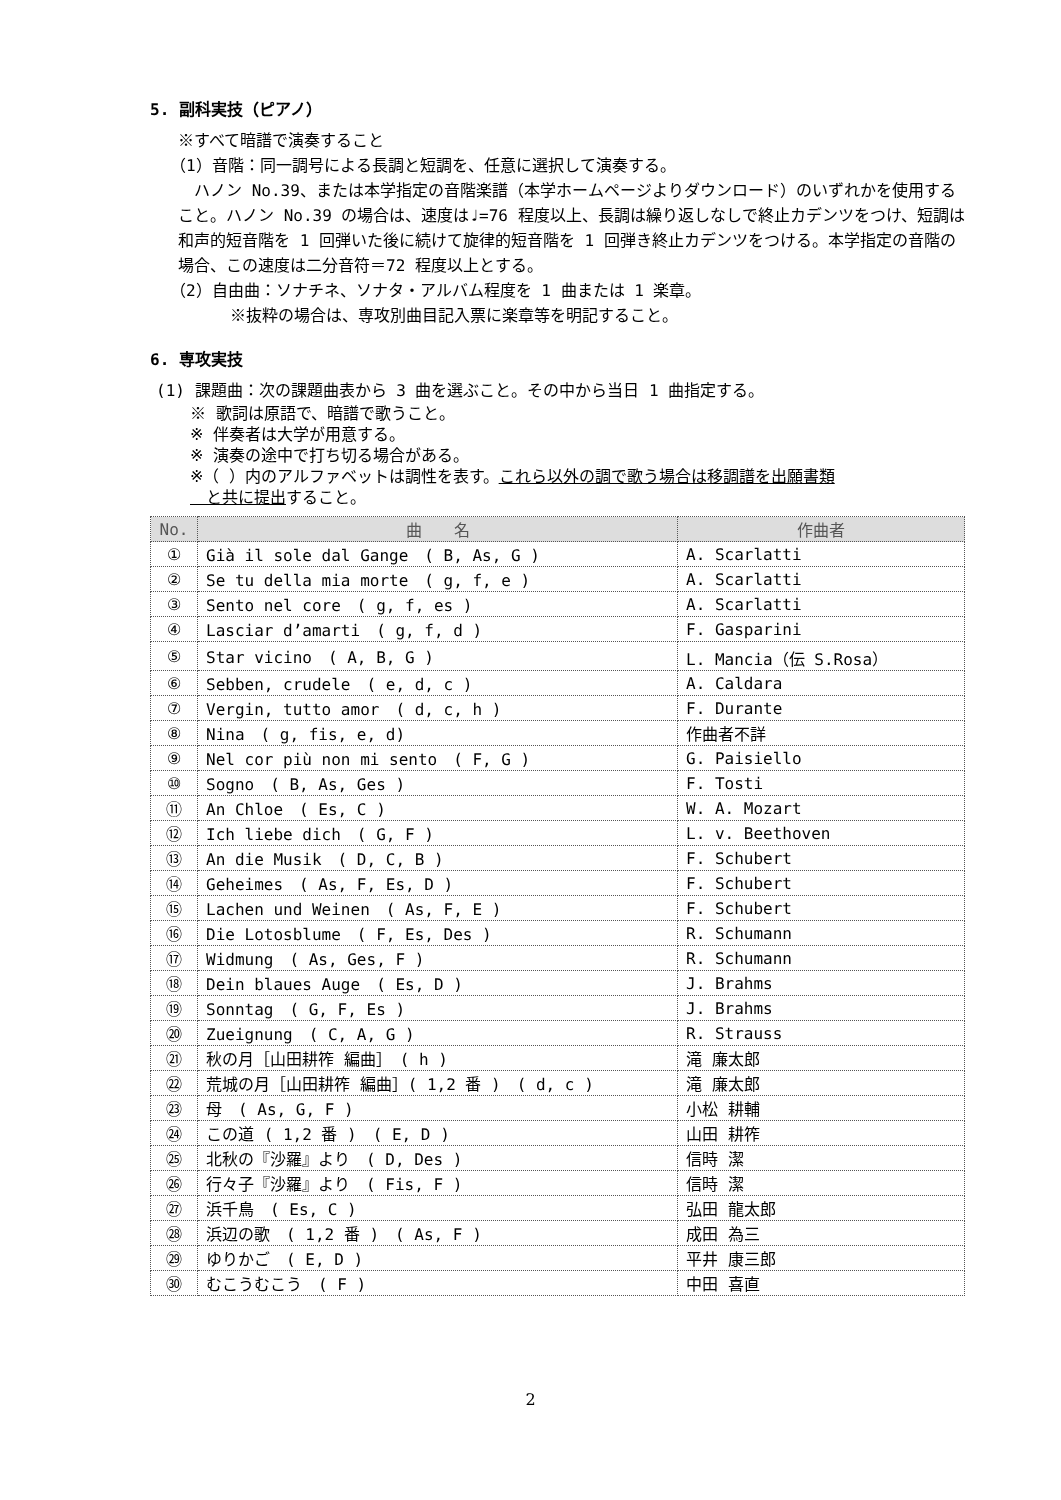5. 副科実技（ピアノ）
※すべて暗譜で演奏すること
（1）音階：同一調号による長調と短調を、任意に選択して演奏する。
　ハノン No.39、または本学指定の音階楽譜（本学ホームページよりダウンロード）のいずれかを使用すること。ハノン No.39 の場合は、速度は♩=76 程度以上、長調は繰り返しなしで終止カデンツをつけ、短調は和声的短音階を 1 回弾いた後に続けて旋律的短音階を 1 回弾き終止カデンツをつける。本学指定の音階の場合、この速度は二分音符＝72 程度以上とする。
（2）自由曲：ソナチネ、ソナタ・アルバム程度を 1 曲または 1 楽章。
※抜粋の場合は、専攻別曲目記入票に楽章等を明記すること。
6. 専攻実技
(1) 課題曲：次の課題曲表から 3 曲を選ぶこと。その中から当日 1 曲指定する。
※ 歌詞は原語で、暗譜で歌うこと。
※ 伴奏者は大学が用意する。
※ 演奏の途中で打ち切る場合がある。
※（ ）内のアルファベットは調性を表す。これら以外の調で歌う場合は移調譜を出願書類
　と共に提出すること。
| No. | 曲 名 | 作曲者 |
| --- | --- | --- |
| ① | Già il sole dal Gange ( B, As, G ) | A. Scarlatti |
| ② | Se tu della mia morte ( g, f, e ) | A. Scarlatti |
| ③ | Sento nel core ( g, f, es ) | A. Scarlatti |
| ④ | Lasciar d’amarti ( g, f, d ) | F. Gasparini |
| ⑤ | Star vicino ( A, B, G ) | L. Mancia（伝 S.Rosa） |
| ⑥ | Sebben, crudele ( e, d, c ) | A. Caldara |
| ⑦ | Vergin, tutto amor ( d, c, h ) | F. Durante |
| ⑧ | Nina ( g, fis, e, d) | 作曲者不詳 |
| ⑨ | Nel cor più non mi sento ( F, G ) | G. Paisiello |
| ⑩ | Sogno ( B, As, Ges ) | F. Tosti |
| ⑪ | An Chloe ( Es, C ) | W. A. Mozart |
| ⑫ | Ich liebe dich ( G, F ) | L. v. Beethoven |
| ⑬ | An die Musik ( D, C, B ) | F. Schubert |
| ⑭ | Geheimes ( As, F, Es, D ) | F. Schubert |
| ⑮ | Lachen und Weinen ( As, F, E ) | F. Schubert |
| ⑯ | Die Lotosblume ( F, Es, Des ) | R. Schumann |
| ⑰ | Widmung ( As, Ges, F ) | R. Schumann |
| ⑱ | Dein blaues Auge ( Es, D ) | J. Brahms |
| ⑲ | Sonntag ( G, F, Es ) | J. Brahms |
| ⑳ | Zueignung ( C, A, G ) | R. Strauss |
| ㉑ | 秋の月［山田耕筰 編曲］ ( h ) | 滝 廉太郎 |
| ㉒ | 荒城の月［山田耕筰 編曲］( 1,2 番 ) ( d, c ) | 滝 廉太郎 |
| ㉓ | 母 ( As, G, F ) | 小松 耕輔 |
| ㉔ | この道 ( 1,2 番 ) ( E, D ) | 山田 耕筰 |
| ㉕ | 北秋の『沙羅』より ( D, Des ) | 信時 潔 |
| ㉖ | 行々子『沙羅』より ( Fis, F ) | 信時 潔 |
| ㉗ | 浜千鳥 ( Es, C ) | 弘田 龍太郎 |
| ㉘ | 浜辺の歌 ( 1,2 番 ) ( As, F ) | 成田 為三 |
| ㉙ | ゆりかご ( E, D ) | 平井 康三郎 |
| ㉚ | むこうむこう ( F ) | 中田 喜直 |
2